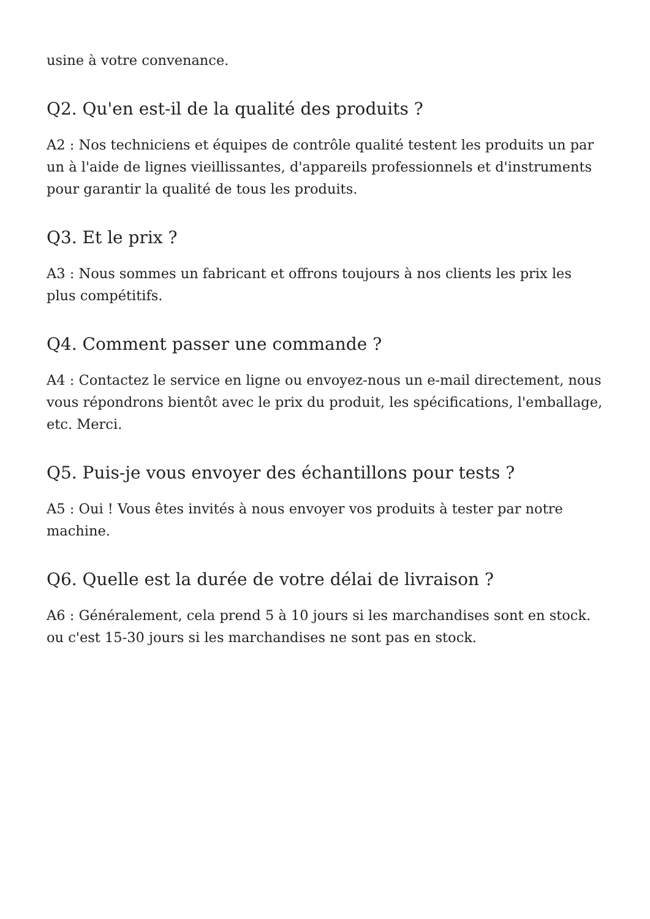usine à votre convenance.
Q2. Qu'en est-il de la qualité des produits ?
A2 : Nos techniciens et équipes de contrôle qualité testent les produits un par un à l'aide de lignes vieillissantes, d'appareils professionnels et d'instruments pour garantir la qualité de tous les produits.
Q3. Et le prix ?
A3 : Nous sommes un fabricant et offrons toujours à nos clients les prix les plus compétitifs.
Q4. Comment passer une commande ?
A4 : Contactez le service en ligne ou envoyez-nous un e-mail directement, nous vous répondrons bientôt avec le prix du produit, les spécifications, l'emballage, etc. Merci.
Q5. Puis-je vous envoyer des échantillons pour tests ?
A5 : Oui ! Vous êtes invités à nous envoyer vos produits à tester par notre machine.
Q6. Quelle est la durée de votre délai de livraison ?
A6 : Généralement, cela prend 5 à 10 jours si les marchandises sont en stock. ou c'est 15-30 jours si les marchandises ne sont pas en stock.